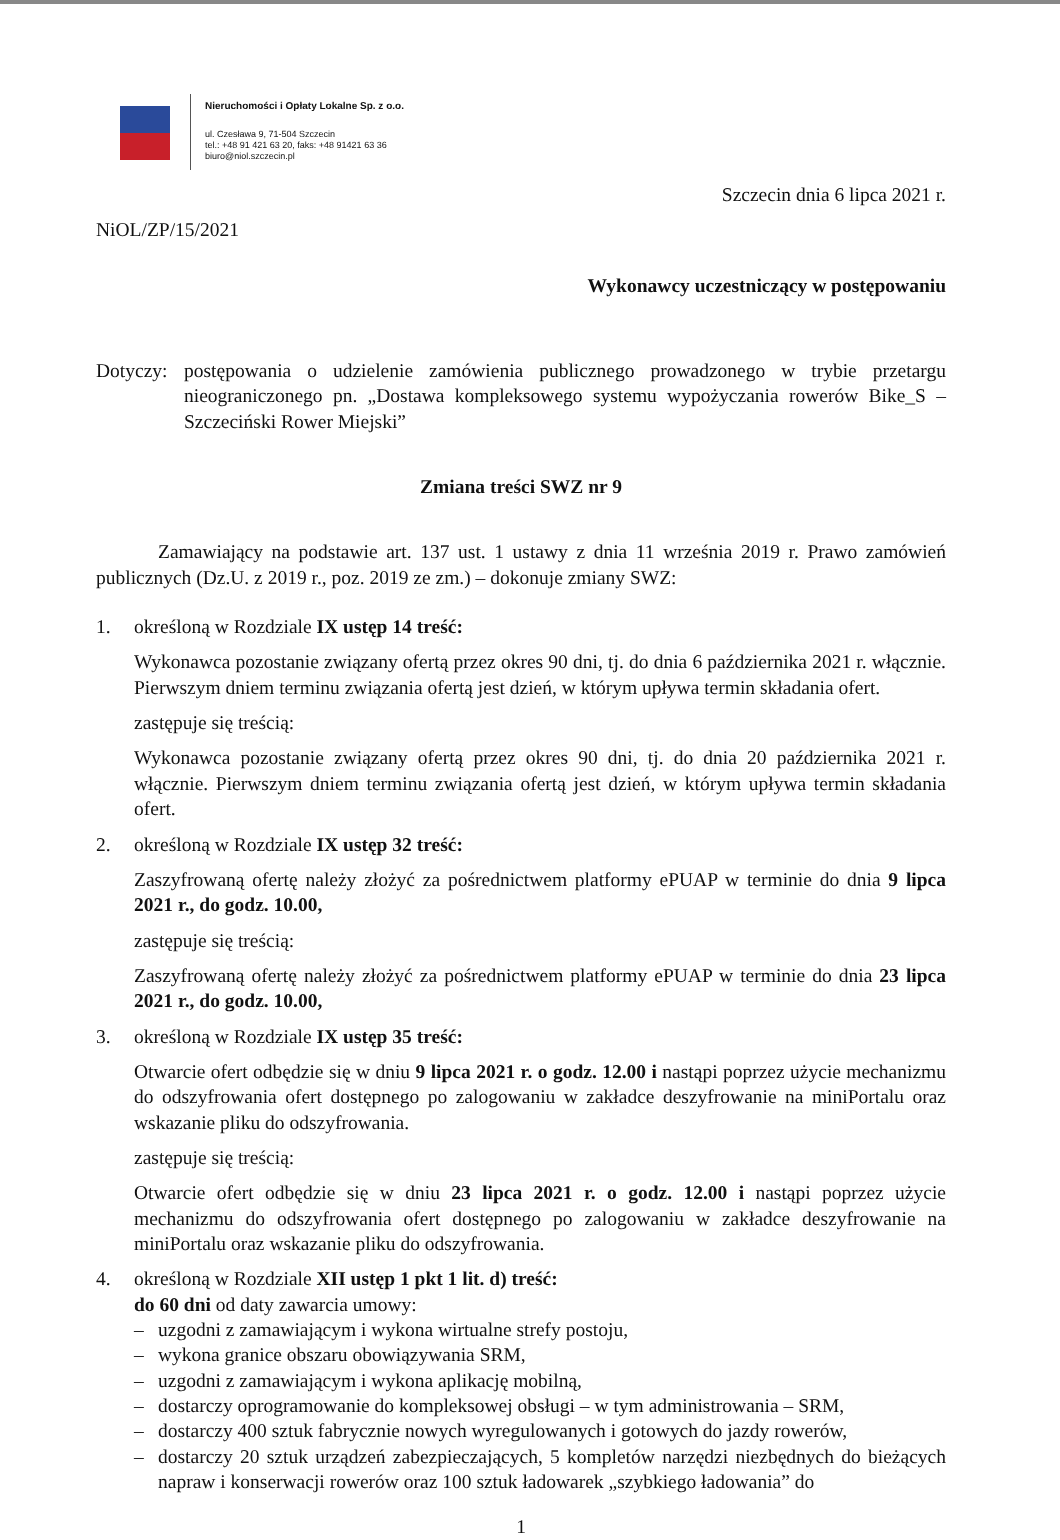Nieruchomości i Opłaty Lokalne Sp. z o.o.
ul. Czesława 9, 71-504 Szczecin
tel.: +48 91 421 63 20, faks: +48 91421 63 36
biuro@niol.szczecin.pl
Szczecin dnia 6 lipca 2021 r.
NiOL/ZP/15/2021
Wykonawcy uczestniczący w postępowaniu
Dotyczy:
postępowania o udzielenie zamówienia publicznego prowadzonego w trybie przetargu nieograniczonego pn. „Dostawa kompleksowego systemu wypożyczania rowerów Bike_S – Szczeciński Rower Miejski”
Zmiana treści SWZ nr 9
Zamawiający na podstawie art. 137 ust. 1 ustawy z dnia 11 września 2019 r. Prawo zamówień publicznych (Dz.U. z 2019 r., poz. 2019 ze zm.) – dokonuje zmiany SWZ:
1. określoną w Rozdziale IX ustęp 14 treść:
Wykonawca pozostanie związany ofertą przez okres 90 dni, tj. do dnia 6 października 2021 r. włącznie. Pierwszym dniem terminu związania ofertą jest dzień, w którym upływa termin składania ofert.
zastępuje się treścią:
Wykonawca pozostanie związany ofertą przez okres 90 dni, tj. do dnia 20 października 2021 r. włącznie. Pierwszym dniem terminu związania ofertą jest dzień, w którym upływa termin składania ofert.
2. określoną w Rozdziale IX ustęp 32 treść:
Zaszyfrowaną ofertę należy złożyć za pośrednictwem platformy ePUAP w terminie do dnia 9 lipca 2021 r., do godz. 10.00,
zastępuje się treścią:
Zaszyfrowaną ofertę należy złożyć za pośrednictwem platformy ePUAP w terminie do dnia 23 lipca 2021 r., do godz. 10.00,
3. określoną w Rozdziale IX ustęp 35 treść:
Otwarcie ofert odbędzie się w dniu 9 lipca 2021 r. o godz. 12.00 i nastąpi poprzez użycie mechanizmu do odszyfrowania ofert dostępnego po zalogowaniu w zakładce deszyfrowanie na miniPortalu oraz wskazanie pliku do odszyfrowania.
zastępuje się treścią:
Otwarcie ofert odbędzie się w dniu 23 lipca 2021 r. o godz. 12.00 i nastąpi poprzez użycie mechanizmu do odszyfrowania ofert dostępnego po zalogowaniu w zakładce deszyfrowanie na miniPortalu oraz wskazanie pliku do odszyfrowania.
4. określoną w Rozdziale XII ustęp 1 pkt 1 lit. d) treść:
do 60 dni od daty zawarcia umowy:
– uzgodni z zamawiającym i wykona wirtualne strefy postoju,
– wykona granice obszaru obowiązywania SRM,
– uzgodni z zamawiającym i wykona aplikację mobilną,
– dostarczy oprogramowanie do kompleksowej obsługi – w tym administrowania – SRM,
– dostarczy 400 sztuk fabrycznie nowych wyregulowanych i gotowych do jazdy rowerów,
– dostarczy 20 sztuk urządzeń zabezpieczających, 5 kompletów narzędzi niezbędnych do bieżących napraw i konserwacji rowerów oraz 100 sztuk ładowarek „szybkiego ładowania” do
1